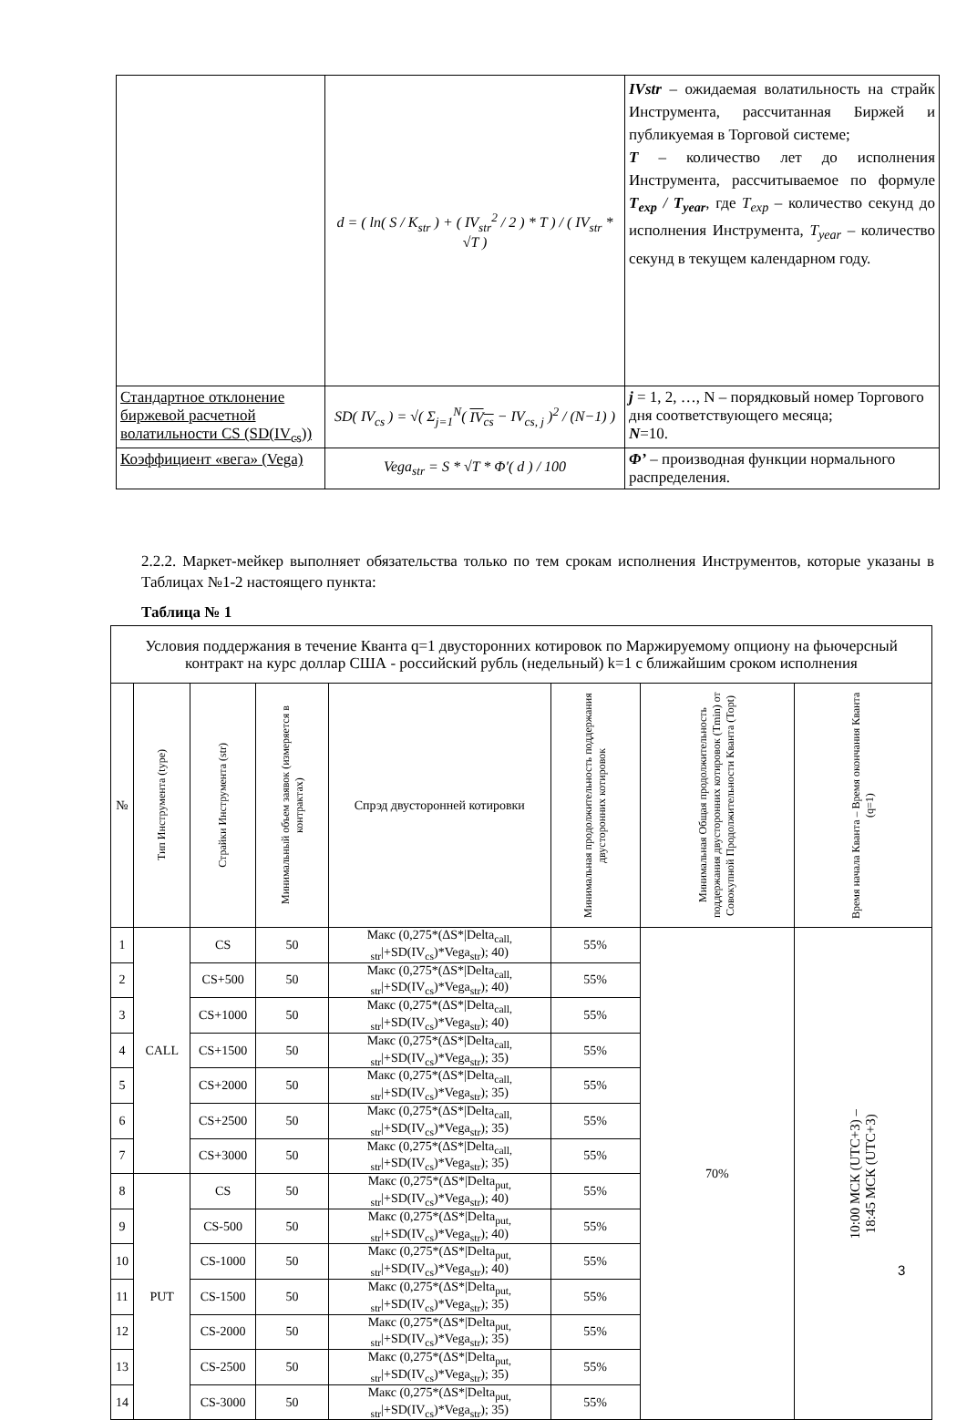| | d = ( ln( S / K<sub>str</sub> ) + ( IV<sub>str</sub><sup>2</sup> / 2 ) * T ) / ( IV<sub>str</sub> * √T ) | IVstr – ожидаемая волатильность на страйк Инструмента, рассчитанная Биржей и публикуемая в Торговой системе; T – количество лет до исполнения Инструмента, рассчитываемое по формуле T<sub>exp</sub> / T<sub>year</sub> , где T<sub>exp</sub> – количество секунд до исполнения Инструмента, T<sub>year</sub> – количество секунд в текущем календарном году. |
| Стандартное отклонение биржевой расчетной волатильности CS (SD(IV<sub>cs</sub>)) | SD( IV<sub>cs</sub> ) = √( Σ<sub>j=1</sub><sup>N</sup>( IV<sub>cs</sub> − IV<sub>cs, j</sub> )<sup>2</sup> / (N−1) ) | j = 1, 2, …, N – порядковый номер Торгового дня соответствующего месяца; N =10. |
| Коэффициент «вега» (Vega) | Vega<sub>str</sub> = S * √T * Φ′( d ) / 100 | Φ’ – производная функции нормального распределения. |
2.2.2. Маркет-мейкер выполняет обязательства только по тем срокам исполнения Инструментов, которые указаны в Таблицах №1-2 настоящего пункта:
Таблица № 1
| Условия поддержания в течение Кванта q=1 двусторонних котировок по Маржируемому опциону на фьючерсный контракт на курс доллар США - российский рубль (недельный) k=1 с ближайшим сроком исполнения | | | | | | | |
| --- | --- | --- | --- | --- | --- | --- | --- |
| № | Тип Инструмента (type) | Страйки Инструмента (str) | Минимальный объем заявок (измеряется в контрактах) | Спрэд двусторонней котировки | Минимальная продолжительность поддержания двусторонних котировок | Минимальная Общая продолжительность поддержания двусторонних котировок (Tmin) от Совокупной Продолжительности Кванта (Topt) | Время начала Кванта – Время окончания Кванта (q=1) |
| 1 | CALL | CS | 50 | Макс (0,275*(ΔS*/Delta<sub>call, str</sub>/+SD(IV<sub>cs</sub>)*Vega<sub>str</sub>); 40) | 55% | 70% | 10:00 МСК (UTC+3) – 18:45 МСК (UTC+3) |
| 2 | | CS+500 | 50 | Макс (0,275*(ΔS*/Delta<sub>call, str</sub>/+SD(IV<sub>cs</sub>)*Vega<sub>str</sub>); 40) | 55% | | |
| 3 | | CS+1000 | 50 | Макс (0,275*(ΔS*/Delta<sub>call, str</sub>/+SD(IV<sub>cs</sub>)*Vega<sub>str</sub>); 40) | 55% | | |
| 4 | | CS+1500 | 50 | Макс (0,275*(ΔS*/Delta<sub>call, str</sub>/+SD(IV<sub>cs</sub>)*Vega<sub>str</sub>); 35) | 55% | | |
| 5 | | CS+2000 | 50 | Макс (0,275*(ΔS*/Delta<sub>call, str</sub>/+SD(IV<sub>cs</sub>)*Vega<sub>str</sub>); 35) | 55% | | |
| 6 | | CS+2500 | 50 | Макс (0,275*(ΔS*/Delta<sub>call, str</sub>/+SD(IV<sub>cs</sub>)*Vega<sub>str</sub>); 35) | 55% | | |
| 7 | | CS+3000 | 50 | Макс (0,275*(ΔS*/Delta<sub>call, str</sub>/+SD(IV<sub>cs</sub>)*Vega<sub>str</sub>); 35) | 55% | | |
| 8 | PUT | CS | 50 | Макс (0,275*(ΔS*/Delta<sub>put, str</sub>/+SD(IV<sub>cs</sub>)*Vega<sub>str</sub>); 40) | 55% | | |
| 9 | | CS-500 | 50 | Макс (0,275*(ΔS*/Delta<sub>put, str</sub>/+SD(IV<sub>cs</sub>)*Vega<sub>str</sub>); 40) | 55% | | |
| 10 | | CS-1000 | 50 | Макс (0,275*(ΔS*/Delta<sub>put, str</sub>/+SD(IV<sub>cs</sub>)*Vega<sub>str</sub>); 40) | 55% | | |
| 11 | | CS-1500 | 50 | Макс (0,275*(ΔS*/Delta<sub>put, str</sub>/+SD(IV<sub>cs</sub>)*Vega<sub>str</sub>); 35) | 55% | | |
| 12 | | CS-2000 | 50 | Макс (0,275*(ΔS*/Delta<sub>put, str</sub>/+SD(IV<sub>cs</sub>)*Vega<sub>str</sub>); 35) | 55% | | |
| 13 | | CS-2500 | 50 | Макс (0,275*(ΔS*/Delta<sub>put, str</sub>/+SD(IV<sub>cs</sub>)*Vega<sub>str</sub>); 35) | 55% | | |
| 14 | | CS-3000 | 50 | Макс (0,275*(ΔS*/Delta<sub>put, str</sub>/+SD(IV<sub>cs</sub>)*Vega<sub>str</sub>); 35) | 55% | | |
3